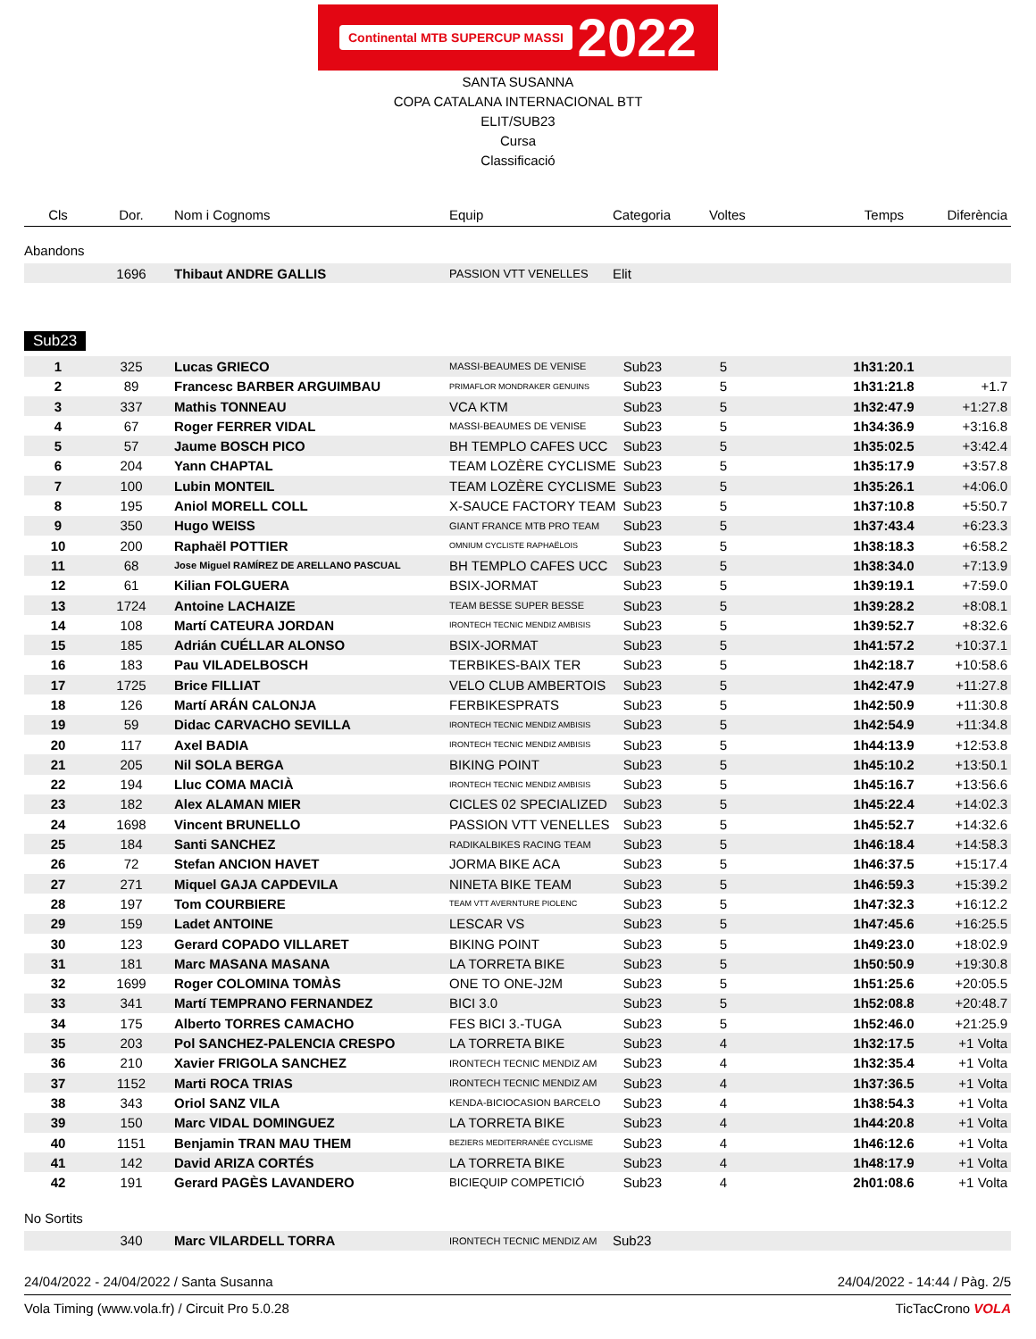Continental MTB SUPERCUP MASSI 2022
SANTA SUSANNA
COPA CATALANA INTERNACIONAL BTT
ELIT/SUB23
Cursa
Classificació
| Cls | Dor. | Nom i Cognoms | Equip | Categoria | Voltes | Temps | Diferència |
| --- | --- | --- | --- | --- | --- | --- | --- |
Abandons
| | 1696 | Thibaut ANDRE GALLIS | PASSION VTT VENELLES | Elit | | | |
Sub23
| 1 | 325 | Lucas GRIECO | MASSI-BEAUMES DE VENISE | Sub23 | 5 | 1h31:20.1 | |
| 2 | 89 | Francesc BARBER ARGUIMBAU | PRIMAFLOR MONDRAKER GENUINS | Sub23 | 5 | 1h31:21.8 | +1.7 |
| 3 | 337 | Mathis TONNEAU | VCA KTM | Sub23 | 5 | 1h32:47.9 | +1:27.8 |
| 4 | 67 | Roger FERRER VIDAL | MASSI-BEAUMES DE VENISE | Sub23 | 5 | 1h34:36.9 | +3:16.8 |
| 5 | 57 | Jaume BOSCH PICO | BH TEMPLO CAFES UCC | Sub23 | 5 | 1h35:02.5 | +3:42.4 |
| 6 | 204 | Yann CHAPTAL | TEAM LOZÈRE CYCLISME | Sub23 | 5 | 1h35:17.9 | +3:57.8 |
| 7 | 100 | Lubin MONTEIL | TEAM LOZÈRE CYCLISME | Sub23 | 5 | 1h35:26.1 | +4:06.0 |
| 8 | 195 | Aniol MORELL COLL | X-SAUCE FACTORY TEAM | Sub23 | 5 | 1h37:10.8 | +5:50.7 |
| 9 | 350 | Hugo WEISS | GIANT FRANCE MTB PRO TEAM | Sub23 | 5 | 1h37:43.4 | +6:23.3 |
| 10 | 200 | Raphaël POTTIER | OMNIUM CYCLISTE RAPHAËLOIS | Sub23 | 5 | 1h38:18.3 | +6:58.2 |
| 11 | 68 | Jose Miguel RAMÍREZ DE ARELLANO PASCUAL | BH TEMPLO CAFES UCC | Sub23 | 5 | 1h38:34.0 | +7:13.9 |
| 12 | 61 | Kilian FOLGUERA | BSIX-JORMAT | Sub23 | 5 | 1h39:19.1 | +7:59.0 |
| 13 | 1724 | Antoine LACHAIZE | TEAM BESSE SUPER BESSE | Sub23 | 5 | 1h39:28.2 | +8:08.1 |
| 14 | 108 | Martí CATEURA JORDAN | IRONTECH TECNIC MENDIZ AMBISIS | Sub23 | 5 | 1h39:52.7 | +8:32.6 |
| 15 | 185 | Adrián CUÉLLAR ALONSO | BSIX-JORMAT | Sub23 | 5 | 1h41:57.2 | +10:37.1 |
| 16 | 183 | Pau VILADELBOSCH | TERBIKES-BAIX TER | Sub23 | 5 | 1h42:18.7 | +10:58.6 |
| 17 | 1725 | Brice FILLIAT | VELO CLUB AMBERTOIS | Sub23 | 5 | 1h42:47.9 | +11:27.8 |
| 18 | 126 | Martí ARÁN CALONJA | FERBIKESPRATS | Sub23 | 5 | 1h42:50.9 | +11:30.8 |
| 19 | 59 | Didac CARVACHO SEVILLA | IRONTECH TECNIC MENDIZ AMBISIS | Sub23 | 5 | 1h42:54.9 | +11:34.8 |
| 20 | 117 | Axel BADIA | IRONTECH TECNIC MENDIZ AMBISIS | Sub23 | 5 | 1h44:13.9 | +12:53.8 |
| 21 | 205 | Nil SOLA BERGA | BIKING POINT | Sub23 | 5 | 1h45:10.2 | +13:50.1 |
| 22 | 194 | Lluc COMA MACIÀ | IRONTECH TECNIC MENDIZ AMBISIS | Sub23 | 5 | 1h45:16.7 | +13:56.6 |
| 23 | 182 | Alex ALAMAN MIER | CICLES 02 SPECIALIZED | Sub23 | 5 | 1h45:22.4 | +14:02.3 |
| 24 | 1698 | Vincent BRUNELLO | PASSION VTT VENELLES | Sub23 | 5 | 1h45:52.7 | +14:32.6 |
| 25 | 184 | Santi SANCHEZ | RADIKALBIKES RACING TEAM | Sub23 | 5 | 1h46:18.4 | +14:58.3 |
| 26 | 72 | Stefan ANCION HAVET | JORMA BIKE ACA | Sub23 | 5 | 1h46:37.5 | +15:17.4 |
| 27 | 271 | Miquel GAJA CAPDEVILA | NINETA BIKE TEAM | Sub23 | 5 | 1h46:59.3 | +15:39.2 |
| 28 | 197 | Tom COURBIERE | TEAM VTT AVERNTURE PIOLENC | Sub23 | 5 | 1h47:32.3 | +16:12.2 |
| 29 | 159 | Ladet ANTOINE | LESCAR VS | Sub23 | 5 | 1h47:45.6 | +16:25.5 |
| 30 | 123 | Gerard COPADO VILLARET | BIKING POINT | Sub23 | 5 | 1h49:23.0 | +18:02.9 |
| 31 | 181 | Marc MASANA MASANA | LA TORRETA BIKE | Sub23 | 5 | 1h50:50.9 | +19:30.8 |
| 32 | 1699 | Roger COLOMINA TOMÀS | ONE TO ONE-J2M | Sub23 | 5 | 1h51:25.6 | +20:05.5 |
| 33 | 341 | Martí TEMPRANO FERNANDEZ | BICI 3.0 | Sub23 | 5 | 1h52:08.8 | +20:48.7 |
| 34 | 175 | Alberto TORRES CAMACHO | FES BICI 3.-TUGA | Sub23 | 5 | 1h52:46.0 | +21:25.9 |
| 35 | 203 | Pol SANCHEZ-PALENCIA CRESPO | LA TORRETA BIKE | Sub23 | 4 | 1h32:17.5 | +1 Volta |
| 36 | 210 | Xavier FRIGOLA SANCHEZ | IRONTECH TECNIC MENDIZ AM | Sub23 | 4 | 1h32:35.4 | +1 Volta |
| 37 | 1152 | Marti ROCA TRIAS | IRONTECH TECNIC MENDIZ AM | Sub23 | 4 | 1h37:36.5 | +1 Volta |
| 38 | 343 | Oriol SANZ VILA | KENDA-BICIOCASION BARCELO | Sub23 | 4 | 1h38:54.3 | +1 Volta |
| 39 | 150 | Marc VIDAL DOMINGUEZ | LA TORRETA BIKE | Sub23 | 4 | 1h44:20.8 | +1 Volta |
| 40 | 1151 | Benjamin TRAN MAU THEM | BEZIERS MEDITERRANÉE CYCLISME | Sub23 | 4 | 1h46:12.6 | +1 Volta |
| 41 | 142 | David ARIZA CORTÉS | LA TORRETA BIKE | Sub23 | 4 | 1h48:17.9 | +1 Volta |
| 42 | 191 | Gerard PAGÈS LAVANDERO | BICIEQUIP COMPETICIÓ | Sub23 | 4 | 2h01:08.6 | +1 Volta |
No Sortits
| | 340 | Marc VILARDELL TORRA | IRONTECH TECNIC MENDIZ AM | Sub23 | | | |
24/04/2022 - 24/04/2022 / Santa Susanna 24/04/2022 - 14:44 / Pàg. 2/5
Vola Timing (www.vola.fr) / Circuit Pro 5.0.28 TicTacCrono VOLA